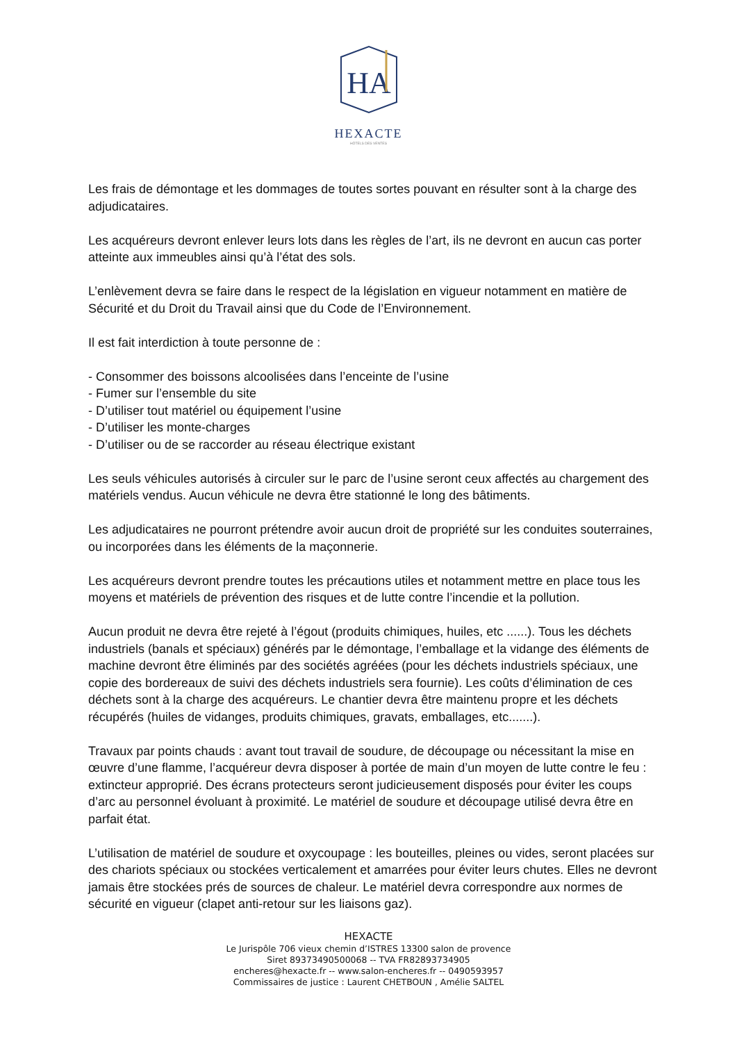HA
HEXACTE
HÔTELS DES VENTES
Les frais de démontage et les dommages de toutes sortes pouvant en résulter sont à la charge des adjudicataires.
Les acquéreurs devront enlever leurs lots dans les règles de l’art, ils ne devront en aucun cas porter atteinte aux immeubles ainsi qu’à l’état des sols.
L’enlèvement devra se faire dans le respect de la législation en vigueur notamment en matière de Sécurité et du Droit du Travail ainsi que du Code de l’Environnement.
Il est fait interdiction à toute personne de :
- Consommer des boissons alcoolisées dans l’enceinte de l’usine
- Fumer sur l’ensemble du site
- D’utiliser tout matériel ou équipement l’usine
- D’utiliser les monte-charges
- D’utiliser ou de se raccorder au réseau électrique existant
Les seuls véhicules autorisés à circuler sur le parc de l’usine seront ceux affectés au chargement des matériels vendus. Aucun véhicule ne devra être stationné le long des bâtiments.
Les adjudicataires ne pourront prétendre avoir aucun droit de propriété sur les conduites souterraines, ou incorporées dans les éléments de la maçonnerie.
Les acquéreurs devront prendre toutes les précautions utiles et notamment mettre en place tous les moyens et matériels de prévention des risques et de lutte contre l’incendie et la pollution.
Aucun produit ne devra être rejeté à l’égout (produits chimiques, huiles, etc ......). Tous les déchets industriels (banals et spéciaux) générés par le démontage, l’emballage et la vidange des éléments de machine devront être éliminés par des sociétés agréées (pour les déchets industriels spéciaux, une copie des bordereaux de suivi des déchets industriels sera fournie). Les coûts d’élimination de ces déchets sont à la charge des acquéreurs. Le chantier devra être maintenu propre et les déchets récupérés (huiles de vidanges, produits chimiques, gravats, emballages, etc.......).
Travaux par points chauds : avant tout travail de soudure, de découpage ou nécessitant la mise en œuvre d’une flamme, l’acquéreur devra disposer à portée de main d’un moyen de lutte contre le feu : extincteur approprié. Des écrans protecteurs seront judicieusement disposés pour éviter les coups d’arc au personnel évoluant à proximité. Le matériel de soudure et découpage utilisé devra être en parfait état.
L’utilisation de matériel de soudure et oxycoupage : les bouteilles, pleines ou vides, seront placées sur des chariots spéciaux ou stockées verticalement et amarrées pour éviter leurs chutes. Elles ne devront jamais être stockées prés de sources de chaleur. Le matériel devra correspondre aux normes de sécurité en vigueur (clapet anti-retour sur les liaisons gaz).
HEXACTE
Le Jurispôle 706 vieux chemin d’ISTRES 13300 salon de provence
Siret 89373490500068 -- TVA FR82893734905
encheres@hexacte.fr -- www.salon-encheres.fr -- 0490593957
Commissaires de justice : Laurent CHETBOUN , Amélie SALTEL